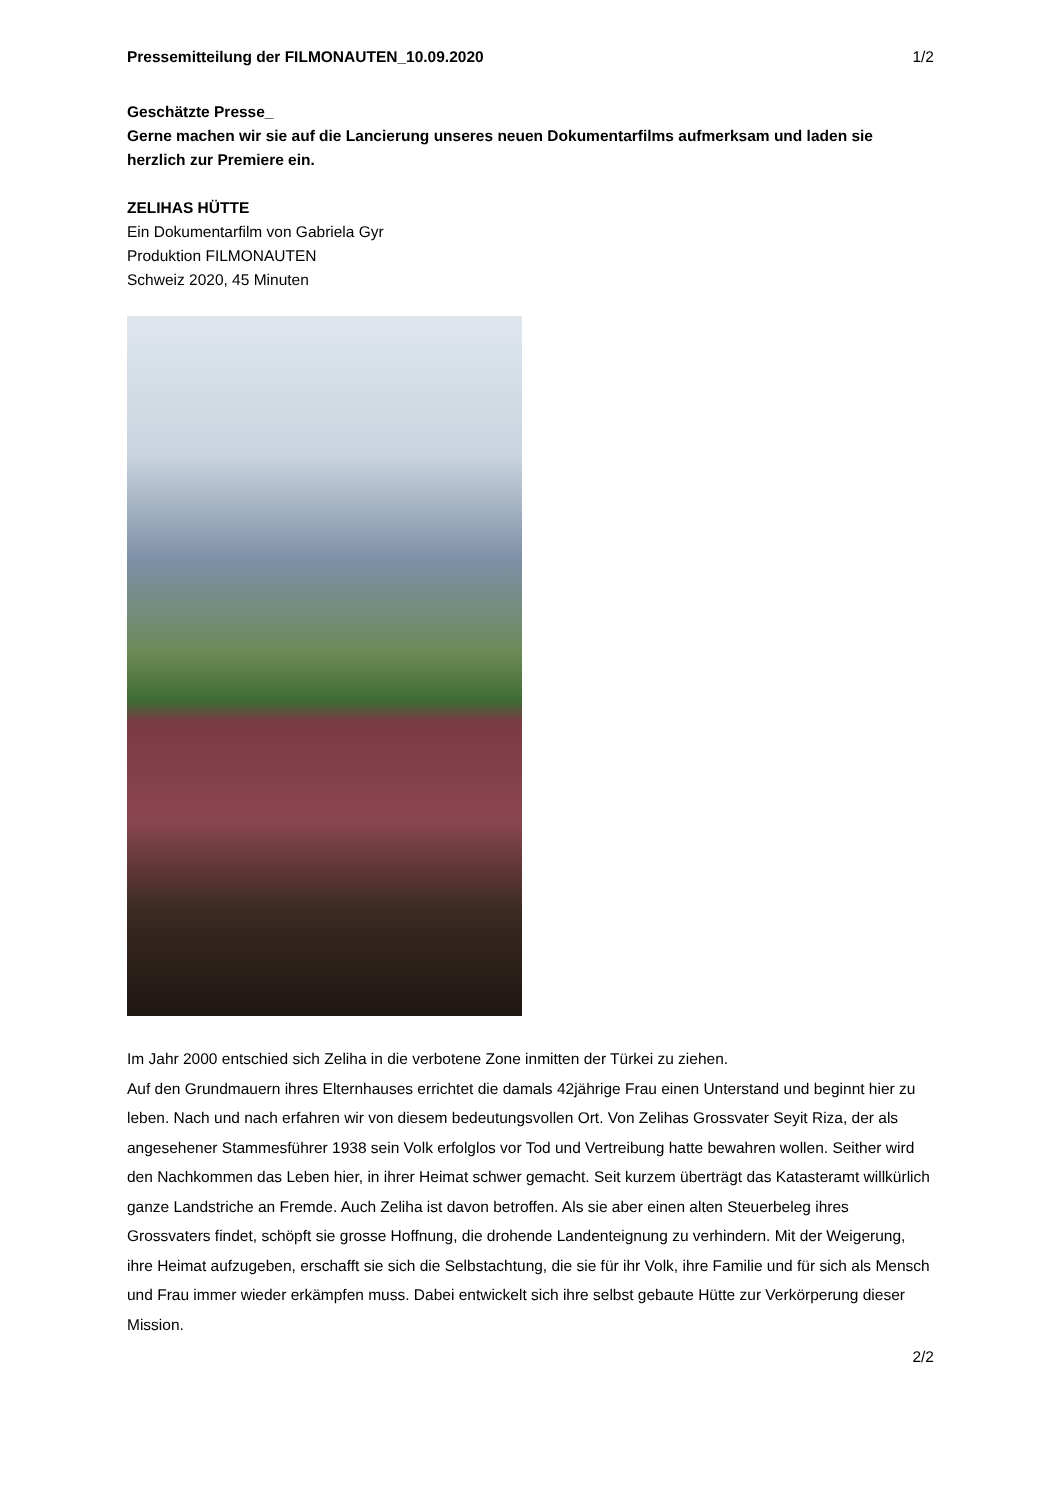Pressemitteilung der FILMONAUTEN_10.09.2020 1/2
Geschätzte Presse_
Gerne machen wir sie auf die Lancierung unseres neuen Dokumentarfilms aufmerksam und laden sie herzlich zur Premiere ein.
ZELIHAS HÜTTE
Ein Dokumentarfilm von Gabriela Gyr
Produktion FILMONAUTEN
Schweiz 2020, 45 Minuten
Im Jahr 2000 entschied sich Zeliha in die verbotene Zone inmitten der Türkei zu ziehen.
Auf den Grundmauern ihres Elternhauses errichtet die damals 42jährige Frau einen Unterstand und beginnt hier zu leben. Nach und nach erfahren wir von diesem bedeutungsvollen Ort. Von Zelihas Grossvater Seyit Riza, der als angesehener Stammesführer 1938 sein Volk erfolglos vor Tod und Vertreibung hatte bewahren wollen. Seither wird den Nachkommen das Leben hier, in ihrer Heimat schwer gemacht. Seit kurzem überträgt das Katasteramt willkürlich ganze Landstriche an Fremde. Auch Zeliha ist davon betroffen. Als sie aber einen alten Steuerbeleg ihres Grossvaters findet, schöpft sie grosse Hoffnung, die drohende Landenteignung zu verhindern. Mit der Weigerung, ihre Heimat aufzugeben, erschafft sie sich die Selbstachtung, die sie für ihr Volk, ihre Familie und für sich als Mensch und Frau immer wieder erkämpfen muss. Dabei entwickelt sich ihre selbst gebaute Hütte zur Verkörperung dieser Mission.
2/2